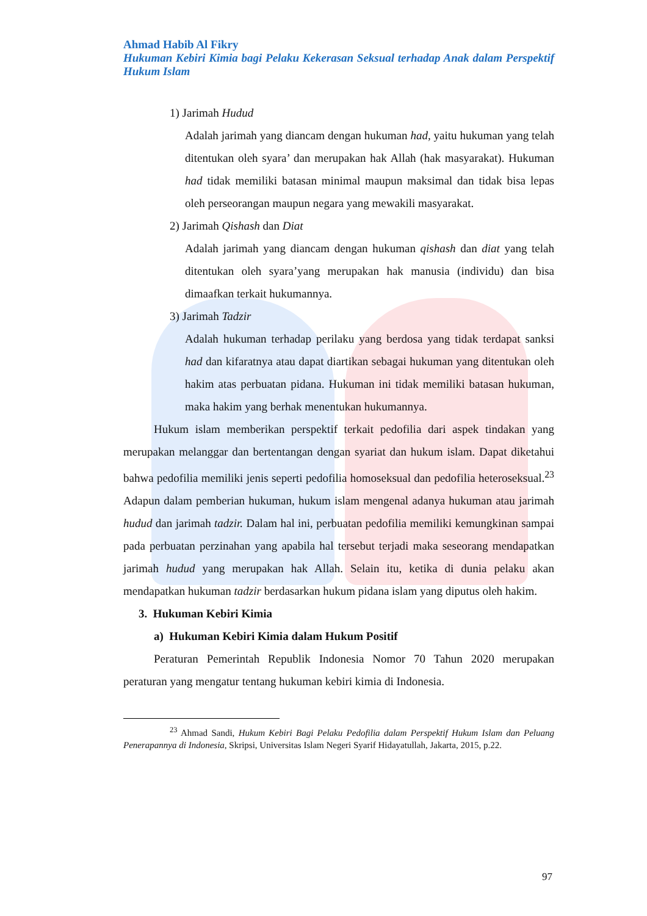Ahmad Habib Al Fikry
Hukuman Kebiri Kimia bagi Pelaku Kekerasan Seksual terhadap Anak dalam Perspektif Hukum Islam
1) Jarimah Hudud
Adalah jarimah yang diancam dengan hukuman had, yaitu hukuman yang telah ditentukan oleh syara’ dan merupakan hak Allah (hak masyarakat). Hukuman had tidak memiliki batasan minimal maupun maksimal dan tidak bisa lepas oleh perseorangan maupun negara yang mewakili masyarakat.
2) Jarimah Qishash dan Diat
Adalah jarimah yang diancam dengan hukuman qishash dan diat yang telah ditentukan oleh syara’yang merupakan hak manusia (individu) dan bisa dimaafkan terkait hukumannya.
3) Jarimah Tadzir
Adalah hukuman terhadap perilaku yang berdosa yang tidak terdapat sanksi had dan kifaratnya atau dapat diartikan sebagai hukuman yang ditentukan oleh hakim atas perbuatan pidana. Hukuman ini tidak memiliki batasan hukuman, maka hakim yang berhak menentukan hukumannya.
Hukum islam memberikan perspektif terkait pedofilia dari aspek tindakan yang merupakan melanggar dan bertentangan dengan syariat dan hukum islam. Dapat diketahui bahwa pedofilia memiliki jenis seperti pedofilia homoseksual dan pedofilia heteroseksual.<sup>23</sup> Adapun dalam pemberian hukuman, hukum islam mengenal adanya hukuman atau jarimah hudud dan jarimah tadzir. Dalam hal ini, perbuatan pedofilia memiliki kemungkinan sampai pada perbuatan perzinahan yang apabila hal tersebut terjadi maka seseorang mendapatkan jarimah hudud yang merupakan hak Allah. Selain itu, ketika di dunia pelaku akan mendapatkan hukuman tadzir berdasarkan hukum pidana islam yang diputus oleh hakim.
3. Hukuman Kebiri Kimia
a) Hukuman Kebiri Kimia dalam Hukum Positif
Peraturan Pemerintah Republik Indonesia Nomor 70 Tahun 2020 merupakan peraturan yang mengatur tentang hukuman kebiri kimia di Indonesia.
<sup>23</sup> Ahmad Sandi, Hukum Kebiri Bagi Pelaku Pedofilia dalam Perspektif Hukum Islam dan Peluang Penerapannya di Indonesia, Skripsi, Universitas Islam Negeri Syarif Hidayatullah, Jakarta, 2015, p.22.
97